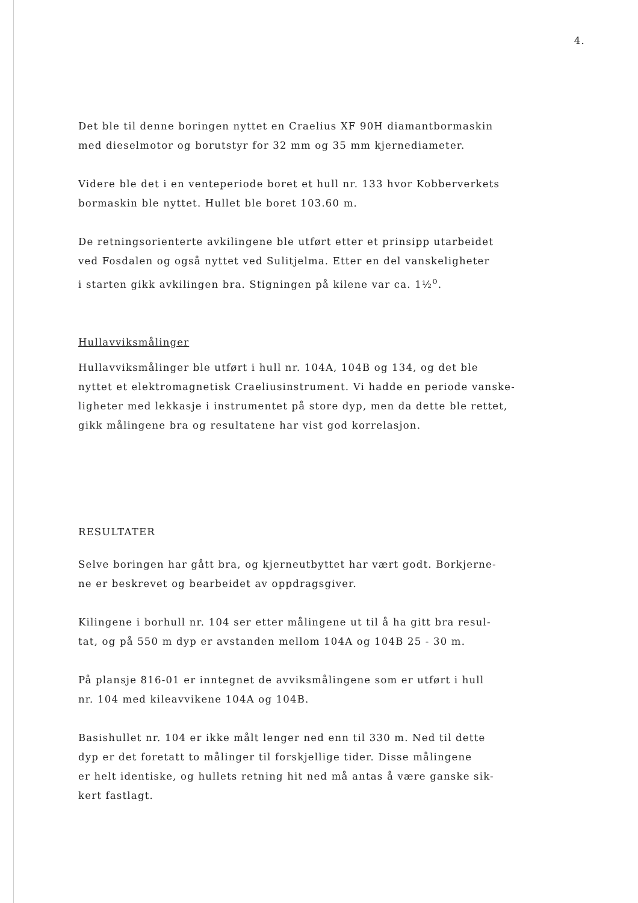4.
Det ble til denne boringen nyttet en Craelius XF 90H diamantbormaskin
med dieselmotor og borutstyr for 32 mm og 35 mm kjernediameter.
Videre ble det i en venteperiode boret et hull nr. 133 hvor Kobberverkets
bormaskin ble nyttet. Hullet ble boret 103.60 m.
De retningsorienterte avkilingene ble utført etter et prinsipp utarbeidet
ved Fosdalen og også nyttet ved Sulitjelma. Etter en del vanskeligheter
i starten gikk avkilingen bra. Stigningen på kilene var ca. 1½<sup>o</sup>.
Hullavviksmålinger
Hullavviksmålinger ble utført i hull nr. 104A, 104B og 134, og det ble
nyttet et elektromagnetisk Craeliusinstrument. Vi hadde en periode vanske-
ligheter med lekkasje i instrumentet på store dyp, men da dette ble rettet,
gikk målingene bra og resultatene har vist god korrelasjon.
RESULTATER
Selve boringen har gått bra, og kjerneutbyttet har vært godt. Borkjerne-
ne er beskrevet og bearbeidet av oppdragsgiver.
Kilingene i borhull nr. 104 ser etter målingene ut til å ha gitt bra resul-
tat, og på 550 m dyp er avstanden mellom 104A og 104B 25 - 30 m.
På plansje 816-01 er inntegnet de avviksmålingene som er utført i hull
nr. 104 med kileavvikene 104A og 104B.
Basishullet nr. 104 er ikke målt lenger ned enn til 330 m. Ned til dette
dyp er det foretatt to målinger til forskjellige tider. Disse målingene
er helt identiske, og hullets retning hit ned må antas å være ganske sik-
kert fastlagt.